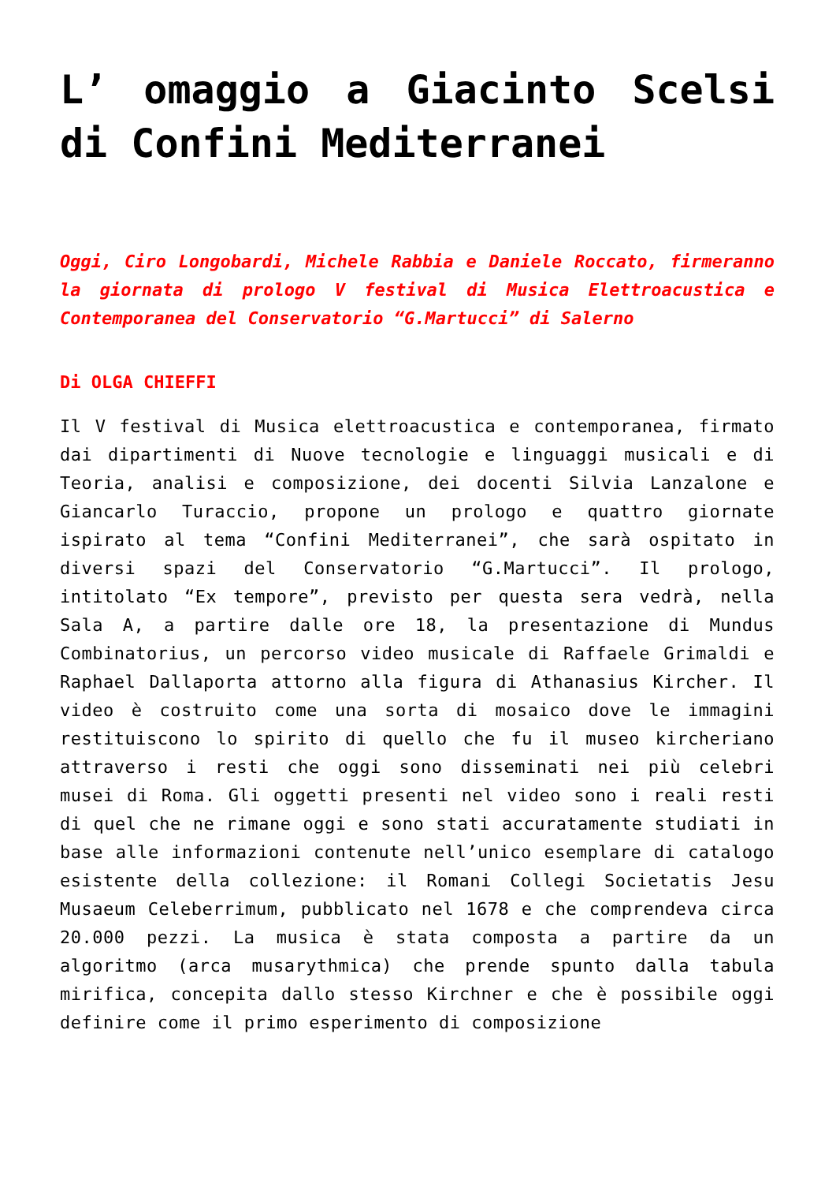L’ omaggio a Giacinto Scelsi di Confini Mediterranei
Oggi, Ciro Longobardi, Michele Rabbia e Daniele Roccato, firmeranno la giornata di prologo V festival di Musica Elettroacustica e Contemporanea del Conservatorio “G.Martucci” di Salerno
Di OLGA CHIEFFI
Il V festival di Musica elettroacustica e contemporanea, firmato dai dipartimenti di Nuove tecnologie e linguaggi musicali e di Teoria, analisi e composizione, dei docenti Silvia Lanzalone e Giancarlo Turaccio, propone un prologo e quattro giornate ispirato al tema “Confini Mediterranei”, che sarà ospitato in diversi spazi del Conservatorio “G.Martucci”. Il prologo, intitolato “Ex tempore”, previsto per questa sera vedrà, nella Sala A, a partire dalle ore 18, la presentazione di Mundus Combinatorius, un percorso video musicale di Raffaele Grimaldi e Raphael Dallaporta attorno alla figura di Athanasius Kircher. Il video è costruito come una sorta di mosaico dove le immagini restituiscono lo spirito di quello che fu il museo kircheriano attraverso i resti che oggi sono disseminati nei più celebri musei di Roma. Gli oggetti presenti nel video sono i reali resti di quel che ne rimane oggi e sono stati accuratamente studiati in base alle informazioni contenute nell’unico esemplare di catalogo esistente della collezione: il Romani Collegi Societatis Jesu Musaeum Celeberrimum, pubblicato nel 1678 e che comprendeva circa 20.000 pezzi. La musica è stata composta a partire da un algoritmo (arca musarythmica) che prende spunto dalla tabula mirifica, concepita dallo stesso Kirchner e che è possibile oggi definire come il primo esperimento di composizione